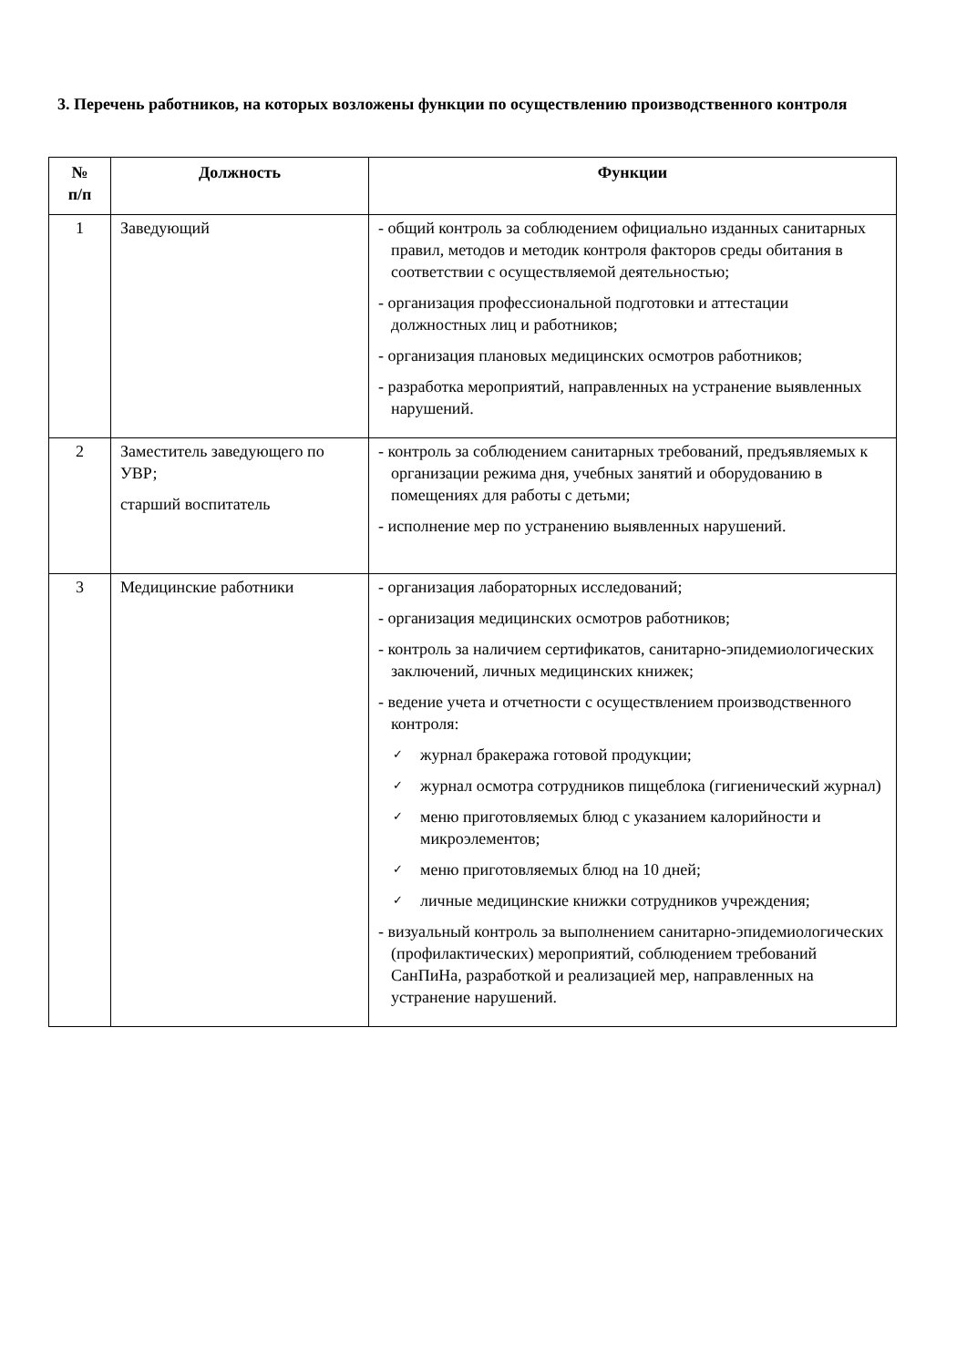3. Перечень работников, на которых возложены функции по осуществлению производственного контроля
| № п/п | Должность | Функции |
| --- | --- | --- |
| 1 | Заведующий | - общий контроль за соблюдением официально изданных санитарных правил, методов и методик контроля факторов среды обитания в соответствии с осуществляемой деятельностью; - организация профессиональной подготовки и аттестации должностных лиц и работников; - организация плановых медицинских осмотров работников; - разработка мероприятий, направленных на устранение выявленных нарушений. |
| 2 | Заместитель заведующего по УВР; старший воспитатель | - контроль за соблюдением санитарных требований, предъявляемых к организации режима дня, учебных занятий и оборудованию в помещениях для работы с детьми; - исполнение мер по устранению выявленных нарушений. |
| 3 | Медицинские работники | - организация лабораторных исследований; - организация медицинских осмотров работников; - контроль за наличием сертификатов, санитарно-эпидемиологических заключений, личных медицинских книжек; - ведение учета и отчетности с осуществлением производственного контроля: ✓ журнал бракеража готовой продукции; ✓ журнал осмотра сотрудников пищеблока (гигиенический журнал) ✓ меню приготовляемых блюд с указанием калорийности и микроэлементов; ✓ меню приготовляемых блюд на 10 дней; ✓ личные медицинские книжки сотрудников учреждения; - визуальный контроль за выполнением санитарно-эпидемиологических (профилактических) мероприятий, соблюдением требований СанПиНа, разработкой и реализацией мер, направленных на устранение нарушений. |